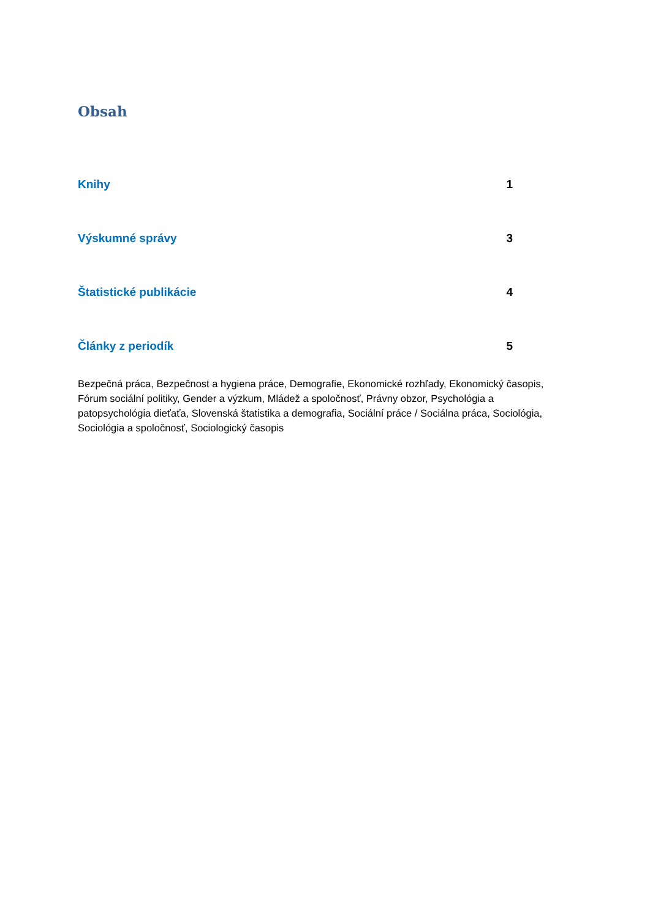Obsah
Knihy 1
Výskumné správy 3
Štatistické publikácie 4
Články z periodík 5
Bezpečná práca, Bezpečnost a hygiena práce, Demografie, Ekonomické rozhľady, Ekonomický časopis, Fórum sociální politiky, Gender a výzkum, Mládež a spoločnosť, Právny obzor, Psychológia a patopsychológia dieťaťa, Slovenská štatistika a demografia, Sociální práce / Sociálna práca, Sociológia, Sociológia a spoločnosť, Sociologický časopis